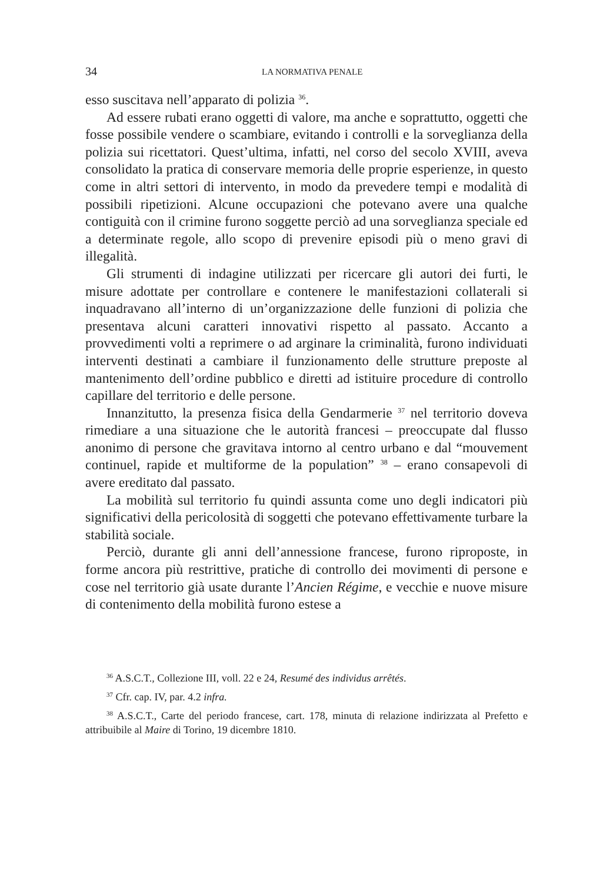34 LA NORMATIVA PENALE
esso suscitava nell’apparato di polizia <sup>36</sup>.
Ad essere rubati erano oggetti di valore, ma anche e soprattutto, oggetti che fosse possibile vendere o scambiare, evitando i controlli e la sorveglianza della polizia sui ricettatori. Quest’ultima, infatti, nel corso del secolo XVIII, aveva consolidato la pratica di conservare memoria delle proprie esperienze, in questo come in altri settori di intervento, in modo da prevedere tempi e modalità di possibili ripetizioni. Alcune occupazioni che potevano avere una qualche contiguità con il crimine furono soggette perciò ad una sorveglianza speciale ed a determinate regole, allo scopo di prevenire episodi più o meno gravi di illegalità.
Gli strumenti di indagine utilizzati per ricercare gli autori dei furti, le misure adottate per controllare e contenere le manifestazioni collaterali si inquadravano all’interno di un’organizzazione delle funzioni di polizia che presentava alcuni caratteri innovativi rispetto al passato. Accanto a provvedimenti volti a reprimere o ad arginare la criminalità, furono individuati interventi destinati a cambiare il funzionamento delle strutture preposte al mantenimento dell’ordine pubblico e diretti ad istituire procedure di controllo capillare del territorio e delle persone.
Innanzitutto, la presenza fisica della Gendarmerie <sup>37</sup> nel territorio doveva rimediare a una situazione che le autorità francesi – preoccupate dal flusso anonimo di persone che gravitava intorno al centro urbano e dal “mouvement continuel, rapide et multiforme de la population” <sup>38</sup> – erano consapevoli di avere ereditato dal passato.
La mobilità sul territorio fu quindi assunta come uno degli indicatori più significativi della pericolosità di soggetti che potevano effettivamente turbare la stabilità sociale.
Perciò, durante gli anni dell’annessione francese, furono riproposte, in forme ancora più restrittive, pratiche di controllo dei movimenti di persone e cose nel territorio già usate durante l’Ancien Régime, e vecchie e nuove misure di contenimento della mobilità furono estese a
<sup>36</sup> A.S.C.T., Collezione III, voll. 22 e 24, Resumé des individus arrêtés.
<sup>37</sup> Cfr. cap. IV, par. 4.2 infra.
<sup>38</sup> A.S.C.T., Carte del periodo francese, cart. 178, minuta di relazione indirizzata al Prefetto e attribuibile al Maire di Torino, 19 dicembre 1810.